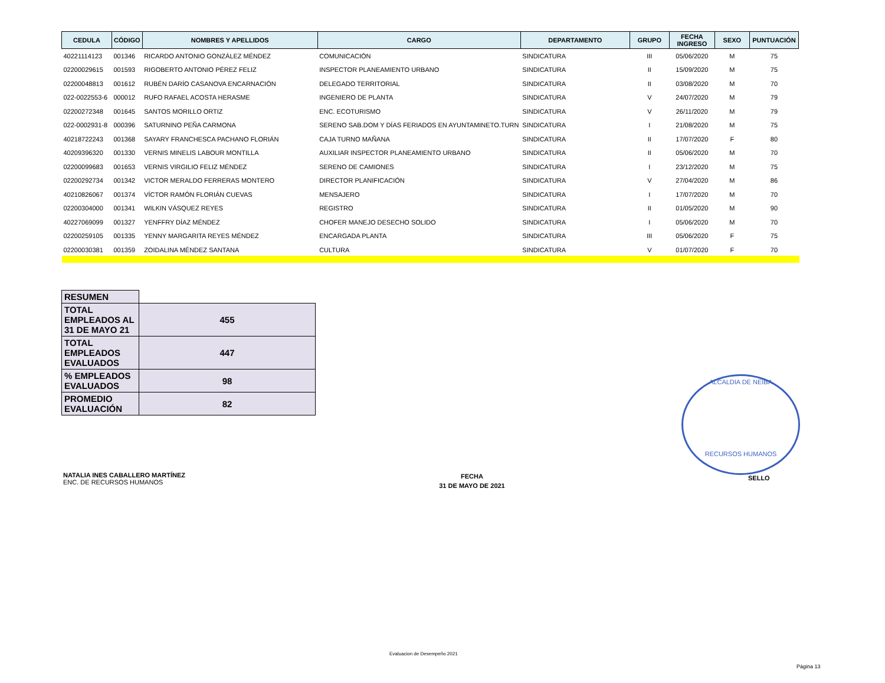| CEDULA | CÓDIGO | NOMBRES Y APELLIDOS | CARGO | DEPARTAMENTO | GRUPO | FECHA INGRESO | SEXO | PUNTUACIÓN |
| --- | --- | --- | --- | --- | --- | --- | --- | --- |
| 40221114123 | 001346 | RICARDO ANTONIO GONZÁLEZ MÉNDEZ | COMUNICACIÓN | SINDICATURA | III | 05/06/2020 | M | 75 |
| 02200029615 | 001593 | RIGOBERTO ANTONIO PÉREZ FELIZ | INSPECTOR PLANEAMIENTO URBANO | SINDICATURA | II | 15/09/2020 | M | 75 |
| 02200048813 | 001612 | RUBÉN DARÍO CASANOVA ENCARNACIÓN | DELEGADO TERRITORIAL | SINDICATURA | II | 03/08/2020 | M | 70 |
| 022-0022553-6 | 000012 | RUFO RAFAEL ACOSTA HERASME | INGENIERO DE PLANTA | SINDICATURA | V | 24/07/2020 | M | 79 |
| 02200272348 | 001645 | SANTOS MORILLO ORTIZ | ENC. ECOTURISMO | SINDICATURA | V | 26/11/2020 | M | 79 |
| 022-0002931-8 | 000396 | SATURNINO PEÑA CARMONA | SERENO SAB.DOM Y DÍAS FERIADOS EN AYUNTAMINETO.TURN | SINDICATURA | I | 21/08/2020 | M | 75 |
| 40218722243 | 001368 | SAYARY FRANCHESCA PACHANO FLORIÁN | CAJA TURNO MAÑANA | SINDICATURA | II | 17/07/2020 | F | 80 |
| 40209396320 | 001330 | VERNIS MINELIS LABOUR MONTILLA | AUXILIAR INSPECTOR PLANEAMIENTO URBANO | SINDICATURA | II | 05/06/2020 | M | 70 |
| 02200099683 | 001653 | VERNIS VIRGILIO FELIZ MÉNDEZ | SERENO DE CAMIONES | SINDICATURA | I | 23/12/2020 | M | 75 |
| 02200292734 | 001342 | VICTOR MERALDO FERRERAS MONTERO | DIRECTOR PLANIFICACIÓN | SINDICATURA | V | 27/04/2020 | M | 86 |
| 40210826067 | 001374 | VÍCTOR RAMÓN FLORIÁN CUEVAS | MENSAJERO | SINDICATURA | I | 17/07/2020 | M | 70 |
| 02200304000 | 001341 | WILKIN VÁSQUEZ REYES | REGISTRO | SINDICATURA | II | 01/05/2020 | M | 90 |
| 40227069099 | 001327 | YENFFRY DÍAZ MÉNDEZ | CHOFER MANEJO DESECHO SOLIDO | SINDICATURA | I | 05/06/2020 | M | 70 |
| 02200259105 | 001335 | YENNY MARGARITA REYES MÉNDEZ | ENCARGADA PLANTA | SINDICATURA | III | 05/06/2020 | F | 75 |
| 02200030381 | 001359 | ZOIDALINA MÉNDEZ SANTANA | CULTURA | SINDICATURA | V | 01/07/2020 | F | 70 |
| RESUMEN | |
| TOTAL EMPLEADOS AL 31 DE MAYO 21 | 455 |
| TOTAL EMPLEADOS EVALUADOS | 447 |
| % EMPLEADOS EVALUADOS | 98 |
| PROMEDIO EVALUACIÓN | 82 |
NATALIA INES CABALLERO MARTÍNEZ
ENC. DE RECURSOS HUMANOS
FECHA
31 DE MAYO DE 2021
ALCALDIA DE NEIBA
RECURSOS HUMANOS
SELLO
Evaluacion de Desempeño 2021
Página 13